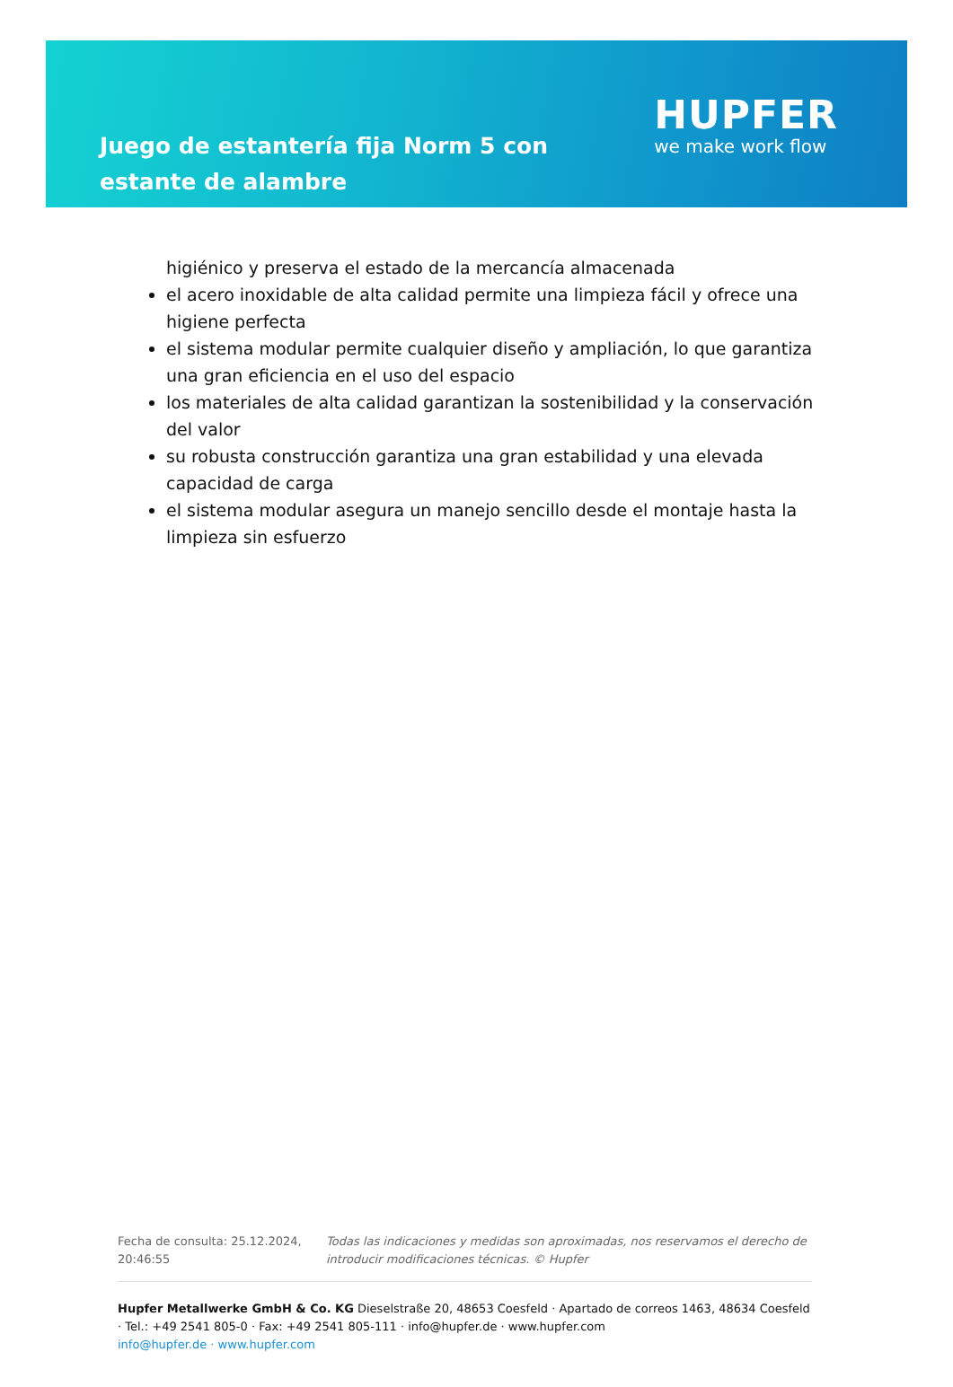Juego de estantería fija Norm 5 con estante de alambre
HUPFER
we make work flow
higiénico y preserva el estado de la mercancía almacenada
el acero inoxidable de alta calidad permite una limpieza fácil y ofrece una higiene perfecta
el sistema modular permite cualquier diseño y ampliación, lo que garantiza una gran eficiencia en el uso del espacio
los materiales de alta calidad garantizan la sostenibilidad y la conservación del valor
su robusta construcción garantiza una gran estabilidad y una elevada capacidad de carga
el sistema modular asegura un manejo sencillo desde el montaje hasta la limpieza sin esfuerzo
Fecha de consulta: 25.12.2024, 20:46:55
Todas las indicaciones y medidas son aproximadas, nos reservamos el derecho de introducir modificaciones técnicas. © Hupfer
Hupfer Metallwerke GmbH & Co. KG Dieselstraße 20, 48653 Coesfeld · Apartado de correos 1463, 48634 Coesfeld · Tel.: +49 2541 805-0 · Fax: +49 2541 805-111 · info@hupfer.de · www.hupfer.com
info@hupfer.de · www.hupfer.com